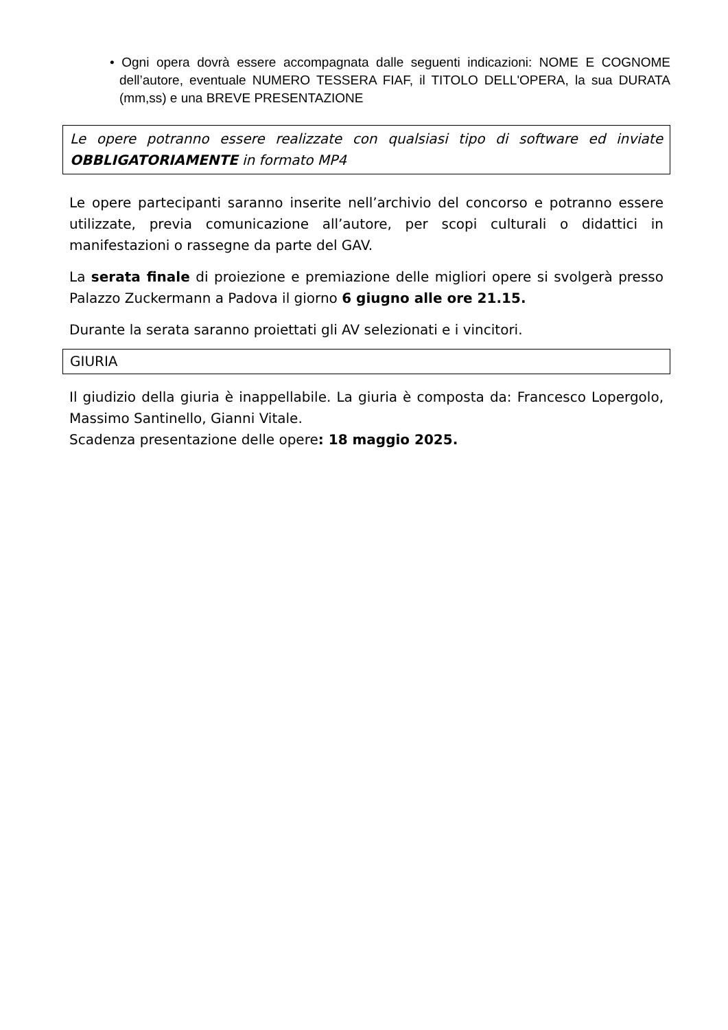• Ogni opera dovrà essere accompagnata dalle seguenti indicazioni: NOME E COGNOME dell’autore, eventuale NUMERO TESSERA FIAF, il TITOLO DELL'OPERA, la sua DURATA (mm,ss) e una BREVE PRESENTAZIONE
Le opere potranno essere realizzate con qualsiasi tipo di software ed inviate OBBLIGATORIAMENTE in formato MP4
Le opere partecipanti saranno inserite nell’archivio del concorso e potranno essere utilizzate, previa comunicazione all’autore, per scopi culturali o didattici in manifestazioni o rassegne da parte del GAV.
La serata finale di proiezione e premiazione delle migliori opere si svolgerà presso Palazzo Zuckermann a Padova il giorno 6 giugno alle ore 21.15.
Durante la serata saranno proiettati gli AV selezionati e i vincitori.
GIURIA
Il giudizio della giuria è inappellabile. La giuria è composta da: Francesco Lopergolo, Massimo Santinello, Gianni Vitale.
Scadenza presentazione delle opere: 18 maggio 2025.